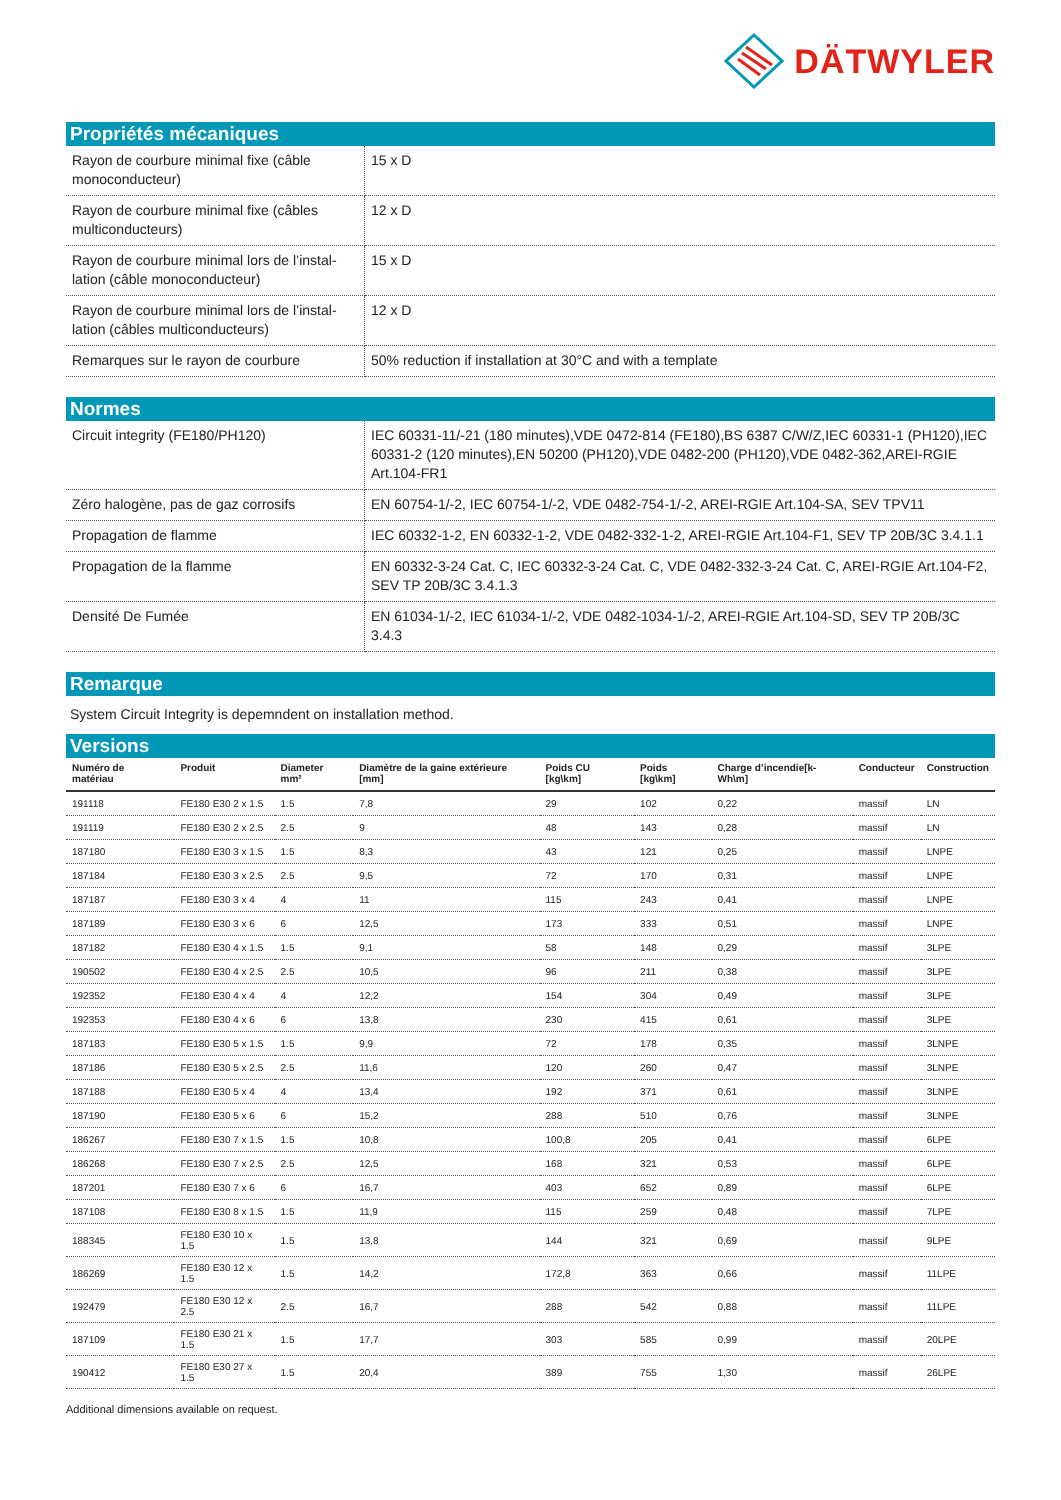DÄTWYLER
Propriétés mécaniques
| Rayon de courbure minimal fixe (câble monoconducteur) | 15 x D |
| Rayon de courbure minimal fixe (câbles multiconducteurs) | 12 x D |
| Rayon de courbure minimal lors de l’instal-lation (câble monoconducteur) | 15 x D |
| Rayon de courbure minimal lors de l’instal-lation (câbles multiconducteurs) | 12 x D |
| Remarques sur le rayon de courbure | 50% reduction if installation at 30°C and with a template |
Normes
| Circuit integrity (FE180/PH120) | IEC 60331-11/-21 (180 minutes),VDE 0472-814 (FE180),BS 6387 C/W/Z,IEC 60331-1 (PH120),IEC 60331-2 (120 minutes),EN 50200 (PH120),VDE 0482-200 (PH120),VDE 0482-362,AREI-RGIE Art.104-FR1 |
| Zéro halogène, pas de gaz corrosifs | EN 60754-1/-2, IEC 60754-1/-2, VDE 0482-754-1/-2, AREI-RGIE Art.104-SA, SEV TPV11 |
| Propagation de flamme | IEC 60332-1-2, EN 60332-1-2, VDE 0482-332-1-2, AREI-RGIE Art.104-F1, SEV TP 20B/3C 3.4.1.1 |
| Propagation de la flamme | EN 60332-3-24 Cat. C, IEC 60332-3-24 Cat. C, VDE 0482-332-3-24 Cat. C, AREI-RGIE Art.104-F2, SEV TP 20B/3C 3.4.1.3 |
| Densité De Fumée | EN 61034-1/-2, IEC 61034-1/-2, VDE 0482-1034-1/-2, AREI-RGIE Art.104-SD, SEV TP 20B/3C 3.4.3 |
Remarque
System Circuit Integrity is depemndent on installation method.
Versions
| Numéro de matériau | Produit | Diameter mm² | Diamètre de la gaine extérieure [mm] | Poids CU [kg\km] | Poids [kg\km] | Charge d’incendie[k-Wh\m] | Conducteur | Construction |
| --- | --- | --- | --- | --- | --- | --- | --- | --- |
| 191118 | FE180 E30 2 x 1.5 | 1.5 | 7,8 | 29 | 102 | 0,22 | massif | LN |
| 191119 | FE180 E30 2 x 2.5 | 2.5 | 9 | 48 | 143 | 0,28 | massif | LN |
| 187180 | FE180 E30 3 x 1.5 | 1.5 | 8,3 | 43 | 121 | 0,25 | massif | LNPE |
| 187184 | FE180 E30 3 x 2.5 | 2.5 | 9,5 | 72 | 170 | 0,31 | massif | LNPE |
| 187187 | FE180 E30 3 x 4 | 4 | 11 | 115 | 243 | 0,41 | massif | LNPE |
| 187189 | FE180 E30 3 x 6 | 6 | 12,5 | 173 | 333 | 0,51 | massif | LNPE |
| 187182 | FE180 E30 4 x 1.5 | 1.5 | 9,1 | 58 | 148 | 0,29 | massif | 3LPE |
| 190502 | FE180 E30 4 x 2.5 | 2.5 | 10,5 | 96 | 211 | 0,38 | massif | 3LPE |
| 192352 | FE180 E30 4 x 4 | 4 | 12,2 | 154 | 304 | 0,49 | massif | 3LPE |
| 192353 | FE180 E30 4 x 6 | 6 | 13,8 | 230 | 415 | 0,61 | massif | 3LPE |
| 187183 | FE180 E30 5 x 1.5 | 1.5 | 9,9 | 72 | 178 | 0,35 | massif | 3LNPE |
| 187186 | FE180 E30 5 x 2.5 | 2.5 | 11,6 | 120 | 260 | 0,47 | massif | 3LNPE |
| 187188 | FE180 E30 5 x 4 | 4 | 13,4 | 192 | 371 | 0,61 | massif | 3LNPE |
| 187190 | FE180 E30 5 x 6 | 6 | 15,2 | 288 | 510 | 0,76 | massif | 3LNPE |
| 186267 | FE180 E30 7 x 1.5 | 1.5 | 10,8 | 100,8 | 205 | 0,41 | massif | 6LPE |
| 186268 | FE180 E30 7 x 2.5 | 2.5 | 12,5 | 168 | 321 | 0,53 | massif | 6LPE |
| 187201 | FE180 E30 7 x 6 | 6 | 16,7 | 403 | 652 | 0,89 | massif | 6LPE |
| 187108 | FE180 E30 8 x 1.5 | 1.5 | 11,9 | 115 | 259 | 0,48 | massif | 7LPE |
| 188345 | FE180 E30 10 x 1.5 | 1.5 | 13,8 | 144 | 321 | 0,69 | massif | 9LPE |
| 186269 | FE180 E30 12 x 1.5 | 1.5 | 14,2 | 172,8 | 363 | 0,66 | massif | 11LPE |
| 192479 | FE180 E30 12 x 2.5 | 2.5 | 16,7 | 288 | 542 | 0,88 | massif | 11LPE |
| 187109 | FE180 E30 21 x 1.5 | 1.5 | 17,7 | 303 | 585 | 0,99 | massif | 20LPE |
| 190412 | FE180 E30 27 x 1.5 | 1.5 | 20,4 | 389 | 755 | 1,30 | massif | 26LPE |
Additional dimensions available on request.